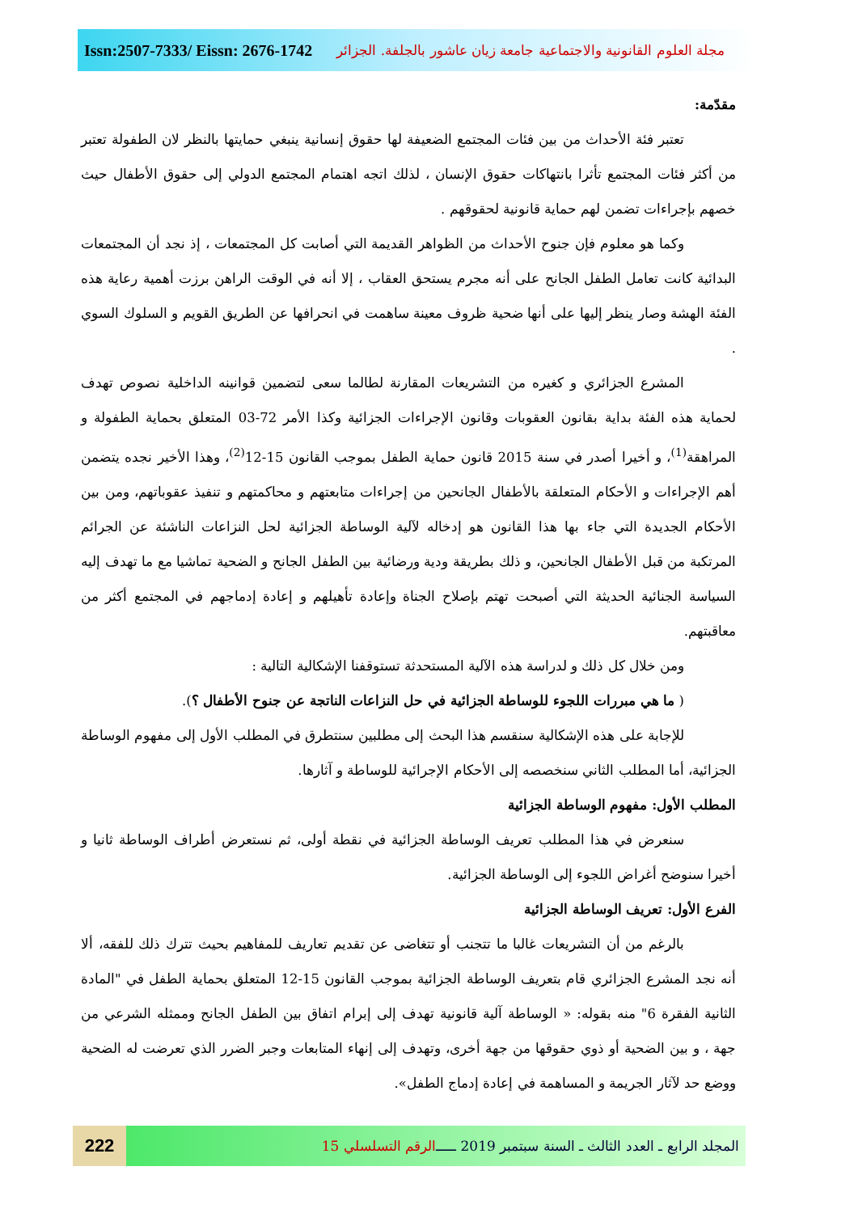Issn:2507-7333/ Eissn: 2676-1742
مجلة العلوم القانونية والاجتماعية جامعة زيان عاشور بالجلفة. الجزائر
مقدّمة:
تعتبر فئة الأحداث من بين فئات المجتمع الضعيفة لها حقوق إنسانية ينبغي حمايتها بالنظر لان الطفولة تعتبر من أكثر فئات المجتمع تأثرا بانتهاكات حقوق الإنسان ، لذلك اتجه اهتمام المجتمع الدولي إلى حقوق الأطفال حيث خصهم بإجراءات تضمن لهم حماية قانونية لحقوقهم .
وكما هو معلوم فإن جنوح الأحداث من الظواهر القديمة التي أصابت كل المجتمعات ، إذ نجد أن المجتمعات البدائية كانت تعامل الطفل الجانح على أنه مجرم يستحق العقاب ، إلا أنه في الوقت الراهن برزت أهمية رعاية هذه الفئة الهشة وصار ينظر إليها على أنها ضحية ظروف معينة ساهمت في انحرافها عن الطريق القويم و السلوك السوي .
المشرع الجزائري و كغيره من التشريعات المقارنة لطالما سعى لتضمين قوانينه الداخلية نصوص تهدف لحماية هذه الفئة بداية بقانون العقوبات وقانون الإجراءات الجزائية وكذا الأمر 72-03 المتعلق بحماية الطفولة و المراهقة<sup>(1)</sup>، و أخيرا أصدر في سنة 2015 قانون حماية الطفل بموجب القانون 15-12<sup>(2)</sup>، وهذا الأخير نجده يتضمن أهم الإجراءات و الأحكام المتعلقة بالأطفال الجانحين من إجراءات متابعتهم و محاكمتهم و تنفيذ عقوباتهم، ومن بين الأحكام الجديدة التي جاء بها هذا القانون هو إدخاله لآلية الوساطة الجزائية لحل النزاعات الناشئة عن الجرائم المرتكبة من قبل الأطفال الجانحين، و ذلك بطريقة ودية ورضائية بين الطفل الجانح و الضحية تماشيا مع ما تهدف إليه السياسة الجنائية الحديثة التي أصبحت تهتم بإصلاح الجناة وإعادة تأهيلهم و إعادة إدماجهم في المجتمع أكثر من معاقبتهم.
ومن خلال كل ذلك و لدراسة هذه الآلية المستحدثة تستوقفنا الإشكالية التالية :
( ما هي مبررات اللجوء للوساطة الجزائية في حل النزاعات الناتجة عن جنوح الأطفال ؟).
للإجابة على هذه الإشكالية سنقسم هذا البحث إلى مطلبين سنتطرق في المطلب الأول إلى مفهوم الوساطة الجزائية، أما المطلب الثاني سنخصصه إلى الأحكام الإجرائية للوساطة و آثارها.
المطلب الأول: مفهوم الوساطة الجزائية
سنعرض في هذا المطلب تعريف الوساطة الجزائية في نقطة أولى، ثم نستعرض أطراف الوساطة ثانيا و أخيرا سنوضح أغراض اللجوء إلى الوساطة الجزائية.
الفرع الأول: تعريف الوساطة الجزائية
بالرغم من أن التشريعات غالبا ما تتجنب أو تتغاضى عن تقديم تعاريف للمفاهيم بحيث تترك ذلك للفقه، ألا أنه نجد المشرع الجزائري قام بتعريف الوساطة الجزائية بموجب القانون 15-12 المتعلق بحماية الطفل في "المادة الثانية الفقرة 6" منه بقوله: « الوساطة آلية قانونية تهدف إلى إبرام اتفاق بين الطفل الجانح وممثله الشرعي من جهة ، و بين الضحية أو ذوي حقوقها من جهة أخرى، وتهدف إلى إنهاء المتابعات وجبر الضرر الذي تعرضت له الضحية ووضع حد لآثار الجريمة و المساهمة في إعادة إدماج الطفل».
222
المجلد الرابع ـ العدد الثالث ـ السنة سبتمبر 2019 ـــــ الرقم التسلسلي 15